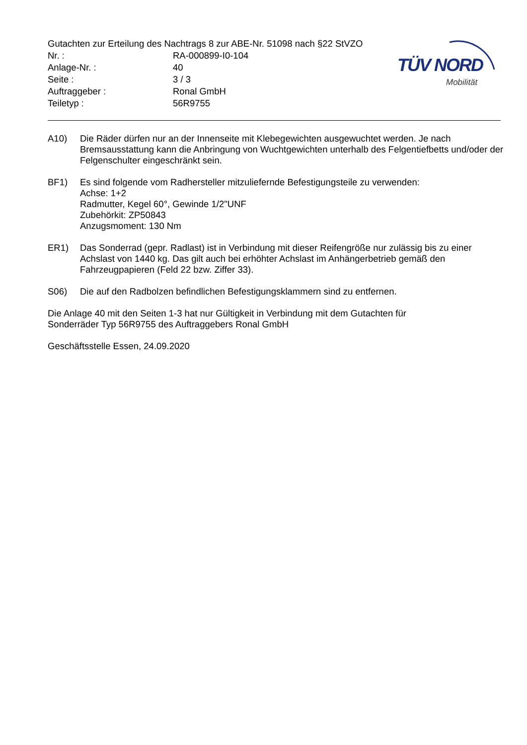Gutachten zur Erteilung des Nachtrags 8 zur ABE-Nr. 51098 nach §22 StVZO
Nr. : RA-000899-I0-104
Anlage-Nr. : 40
Seite : 3 / 3
Auftraggeber : Ronal GmbH
Teiletyp : 56R9755
TÜV NORD
Mobilität
A10) Die Räder dürfen nur an der Innenseite mit Klebegewichten ausgewuchtet werden. Je nach Bremsausstattung kann die Anbringung von Wuchtgewichten unterhalb des Felgentiefbetts und/oder der Felgenschulter eingeschränkt sein.
BF1) Es sind folgende vom Radhersteller mitzuliefernde Befestigungsteile zu verwenden:
Achse: 1+2
Radmutter, Kegel 60°, Gewinde 1/2"UNF
Zubehörkit: ZP50843
Anzugsmoment: 130 Nm
ER1) Das Sonderrad (gepr. Radlast) ist in Verbindung mit dieser Reifengröße nur zulässig bis zu einer Achslast von 1440 kg. Das gilt auch bei erhöhter Achslast im Anhängerbetrieb gemäß den Fahrzeugpapieren (Feld 22 bzw. Ziffer 33).
S06) Die auf den Radbolzen befindlichen Befestigungsklammern sind zu entfernen.
Die Anlage 40 mit den Seiten 1-3 hat nur Gültigkeit in Verbindung mit dem Gutachten für
Sonderräder Typ 56R9755 des Auftraggebers Ronal GmbH
Geschäftsstelle Essen, 24.09.2020